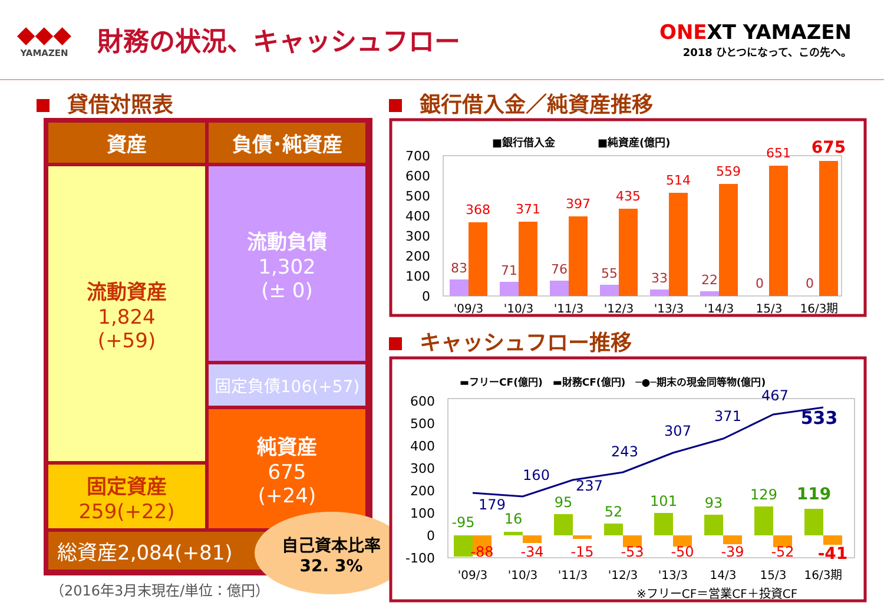◆◆◆
YAMAZEN
財務の状況、キャッシュフロー
ONEXT YAMAZEN
2018 ひとつになって、この先へ。
貸借対照表 銀行借入金／純資産推移
キャッシュフロー推移
資産 負債･純資産
流動資産
1,824
(+59)
固定資産
259(+22)
流動負債
1,302
(± 0)
固定負債106(+57)
純資産
675
(+24)
総資産2,084(+81)
自己資本比率
32. 3%
（2016年3月末現在/単位：億円）
■銀行借入金　　　　■純資産(億円)
700
600
500
400
300
200
100
0
368
371
397
435
514
559
651
675
83
71
76
55
33
22
0
0
'09/3
'10/3
'11/3
'12/3
'13/3
'14/3
15/3
16/3期
▬フリーCF(億円)　▬財務CF(億円)　─●─期末の現金同等物(億円)
600
500
400
300
200
100
0
-100
179
160
237
243
307
371
467
533
-95
16
95
52
101
93
129
119
-88
-34
-15
-53
-50
-39
-52
-41
'09/3
'10/3
'11/3
'12/3
'13/3
14/3
15/3
16/3期
※フリーCF＝営業CF＋投資CF